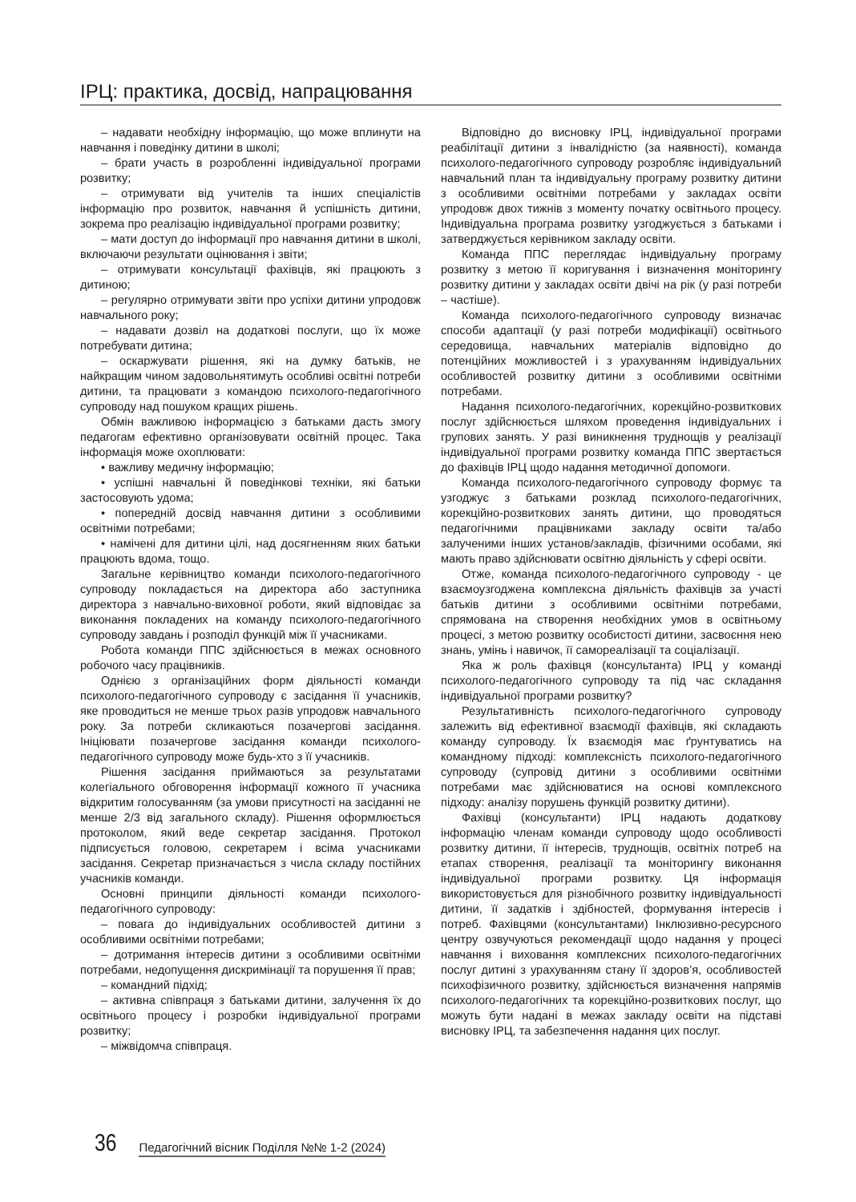ІРЦ: практика, досвід, напрацювання
– надавати необхідну інформацію, що може вплинути на навчання і поведінку дитини в школі;
– брати участь в розробленні індивідуальної програми розвитку;
– отримувати від учителів та інших спеціалістів інформацію про розвиток, навчання й успішність дитини, зокрема про реалізацію індивідуальної програми розвитку;
– мати доступ до інформації про навчання дитини в школі, включаючи результати оцінювання і звіти;
– отримувати консультації фахівців, які працюють з дитиною;
– регулярно отримувати звіти про успіхи дитини упродовж навчального року;
– надавати дозвіл на додаткові послуги, що їх може потребувати дитина;
– оскаржувати рішення, які на думку батьків, не найкращим чином задовольнятимуть особливі освітні потреби дитини, та працювати з командою психолого-педагогічного супроводу над пошуком кращих рішень.
Обмін важливою інформацією з батьками дасть змогу педагогам ефективно організовувати освітній процес. Така інформація може охоплювати:
• важливу медичну інформацію;
• успішні навчальні й поведінкові техніки, які батьки застосовують удома;
• попередній досвід навчання дитини з особливими освітніми потребами;
• намічені для дитини цілі, над досягненням яких батьки працюють вдома, тощо.
Загальне керівництво команди психолого-педагогічного супроводу покладається на директора або заступника директора з навчально-виховної роботи, який відповідає за виконання покладених на команду психолого-педагогічного супроводу завдань і розподіл функцій між її учасниками.
Робота команди ППС здійснюється в межах основного робочого часу працівників.
Однією з організаційних форм діяльності команди психолого-педагогічного супроводу є засідання її учасників, яке проводиться не менше трьох разів упродовж навчального року. За потреби скликаються позачергові засідання. Ініціювати позачергове засідання команди психолого-педагогічного супроводу може будь-хто з її учасників.
Рішення засідання приймаються за результатами колегіального обговорення інформації кожного її учасника відкритим голосуванням (за умови присутності на засіданні не менше 2/3 від загального складу). Рішення оформлюється протоколом, який веде секретар засідання. Протокол підписується головою, секретарем і всіма учасниками засідання. Секретар призначається з числа складу постійних учасників команди.
Основні принципи діяльності команди психолого-педагогічного супроводу:
– повага до індивідуальних особливостей дитини з особливими освітніми потребами;
– дотримання інтересів дитини з особливими освітніми потребами, недопущення дискримінації та порушення її прав;
– командний підхід;
– активна співпраця з батьками дитини, залучення їх до освітнього процесу і розробки індивідуальної програми розвитку;
– міжвідомча співпраця.
Відповідно до висновку ІРЦ, індивідуальної програми реабілітації дитини з інвалідністю (за наявності), команда психолого-педагогічного супроводу розробляє індивідуальний навчальний план та індивідуальну програму розвитку дитини з особливими освітніми потребами у закладах освіти упродовж двох тижнів з моменту початку освітнього процесу. Індивідуальна програма розвитку узгоджується з батьками і затверджується керівником закладу освіти.
Команда ППС переглядає індивідуальну програму розвитку з метою її коригування і визначення моніторингу розвитку дитини у закладах освіти двічі на рік (у разі потреби – частіше).
Команда психолого-педагогічного супроводу визначає способи адаптації (у разі потреби модифікації) освітнього середовища, навчальних матеріалів відповідно до потенційних можливостей і з урахуванням індивідуальних особливостей розвитку дитини з особливими освітніми потребами.
Надання психолого-педагогічних, корекційно-розвиткових послуг здійснюється шляхом проведення індивідуальних і групових занять. У разі виникнення труднощів у реалізації індивідуальної програми розвитку команда ППС звертається до фахівців ІРЦ щодо надання методичної допомоги.
Команда психолого-педагогічного супроводу формує та узгоджує з батьками розклад психолого-педагогічних, корекційно-розвиткових занять дитини, що проводяться педагогічними працівниками закладу освіти та/або залученими інших установ/закладів, фізичними особами, які мають право здійснювати освітню діяльність у сфері освіти.
Отже, команда психолого-педагогічного супроводу - це взаємоузгоджена комплексна діяльність фахівців за участі батьків дитини з особливими освітніми потребами, спрямована на створення необхідних умов в освітньому процесі, з метою розвитку особистості дитини, засвоєння нею знань, умінь і навичок, її самореалізації та соціалізації.
Яка ж роль фахівця (консультанта) ІРЦ у команді психолого-педагогічного супроводу та під час складання індивідуальної програми розвитку?
Результативність психолого-педагогічного супроводу залежить від ефективної взаємодії фахівців, які складають команду супроводу. Їх взаємодія має ґрунтуватись на командному підході: комплексність психолого-педагогічного супроводу (супровід дитини з особливими освітніми потребами має здійснюватися на основі комплексного підходу: аналізу порушень функцій розвитку дитини).
Фахівці (консультанти) ІРЦ надають додаткову інформацію членам команди супроводу щодо особливості розвитку дитини, її інтересів, труднощів, освітніх потреб на етапах створення, реалізації та моніторингу виконання індивідуальної програми розвитку. Ця інформація використовується для різнобічного розвитку індивідуальності дитини, її задатків і здібностей, формування інтересів і потреб. Фахівцями (консультантами) Інклюзивно-ресурсного центру озвучуються рекомендації щодо надання у процесі навчання і виховання комплексних психолого-педагогічних послуг дитині з урахуванням стану її здоров’я, особливостей психофізичного розвитку, здійснюється визначення напрямів психолого-педагогічних та корекційно-розвиткових послуг, що можуть бути надані в межах закладу освіти на підставі висновку ІРЦ, та забезпечення надання цих послуг.
36 Педагогічний вісник Поділля №№ 1-2 (2024)